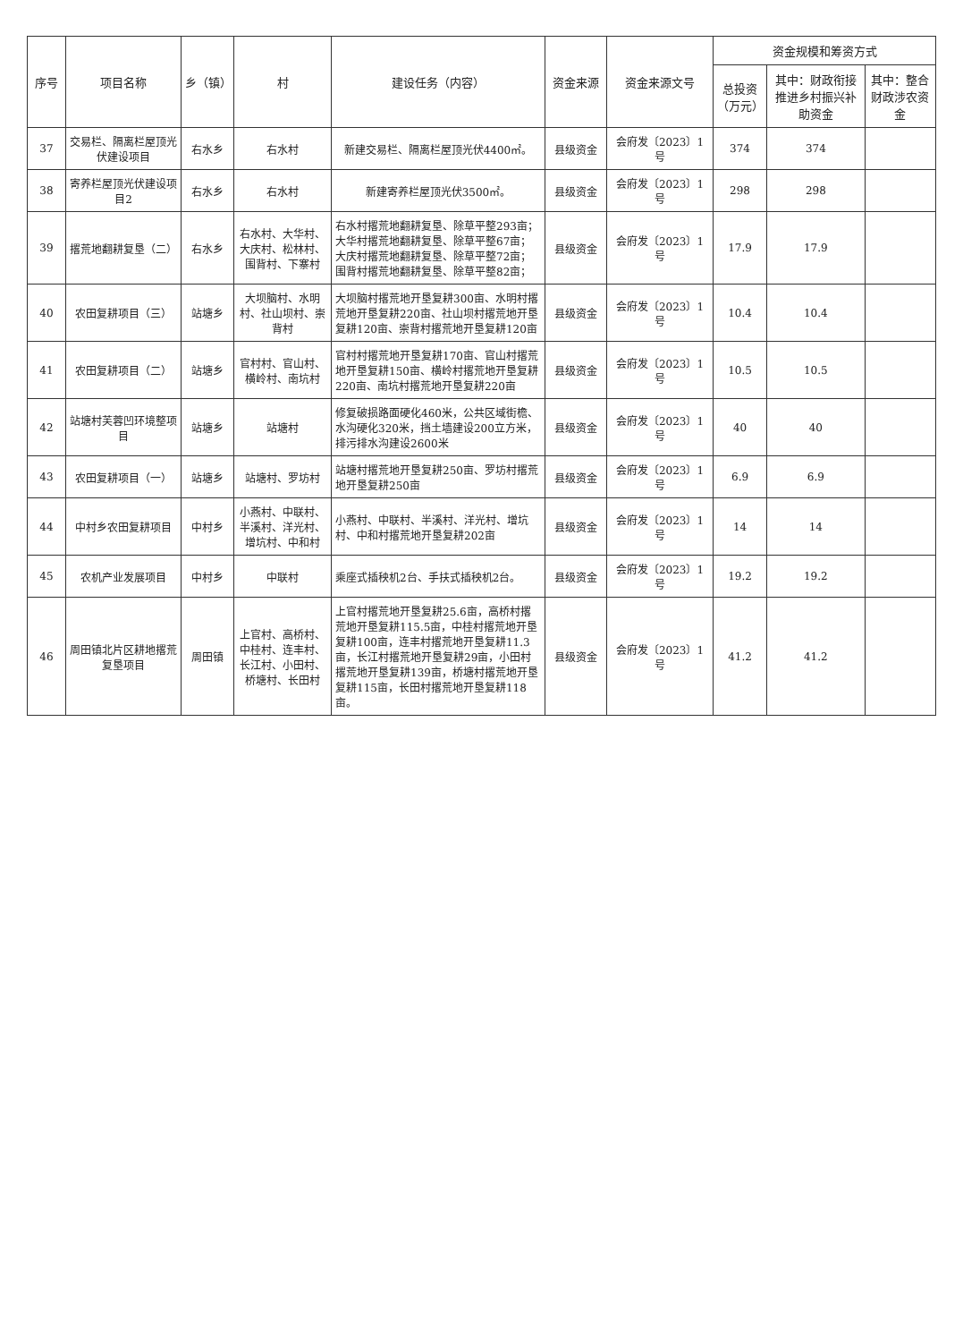| 序号 | 项目名称 | 乡（镇） | 村 | 建设任务（内容） | 资金来源 | 资金来源文号 | 资金规模和筹资方式 | | |
| --- | --- | --- | --- | --- | --- | --- | --- | --- | --- |
| | | | | | | | 总投资（万元） | 其中：财政衔接推进乡村振兴补助资金 | 其中：整合财政涉农资金 |
| 37 | 交易栏、隔离栏屋顶光伏建设项目 | 右水乡 | 右水村 | 新建交易栏、隔离栏屋顶光伏4400㎡。 | 县级资金 | 会府发〔2023〕1号 | 374 | 374 | |
| 38 | 寄养栏屋顶光伏建设项目2 | 右水乡 | 右水村 | 新建寄养栏屋顶光伏3500㎡。 | 县级资金 | 会府发〔2023〕1号 | 298 | 298 | |
| 39 | 撂荒地翻耕复垦（二） | 右水乡 | 右水村、大华村、大庆村、松林村、围背村、下寨村 | 右水村撂荒地翻耕复垦、除草平整293亩； 大华村撂荒地翻耕复垦、除草平整67亩； 大庆村撂荒地翻耕复垦、除草平整72亩； 围背村撂荒地翻耕复垦、除草平整82亩； | 县级资金 | 会府发〔2023〕1号 | 17.9 | 17.9 | |
| 40 | 农田复耕项目（三） | 站塘乡 | 大坝脑村、水明村、社山坝村、崇背村 | 大坝脑村撂荒地开垦复耕300亩、水明村撂荒地开垦复耕220亩、社山坝村撂荒地开垦复耕120亩、崇背村撂荒地开垦复耕120亩 | 县级资金 | 会府发〔2023〕1号 | 10.4 | 10.4 | |
| 41 | 农田复耕项目（二） | 站塘乡 | 官村村、官山村、横岭村、南坑村 | 官村村撂荒地开垦复耕170亩、官山村撂荒地开垦复耕150亩、横岭村撂荒地开垦复耕220亩、南坑村撂荒地开垦复耕220亩 | 县级资金 | 会府发〔2023〕1号 | 10.5 | 10.5 | |
| 42 | 站塘村芙蓉凹环境整项目 | 站塘乡 | 站塘村 | 修复破损路面硬化460米，公共区域街檐、水沟硬化320米，挡土墙建设200立方米，排污排水沟建设2600米 | 县级资金 | 会府发〔2023〕1号 | 40 | 40 | |
| 43 | 农田复耕项目（一） | 站塘乡 | 站塘村、罗坊村 | 站塘村撂荒地开垦复耕250亩、罗坊村撂荒地开垦复耕250亩 | 县级资金 | 会府发〔2023〕1号 | 6.9 | 6.9 | |
| 44 | 中村乡农田复耕项目 | 中村乡 | 小燕村、中联村、半溪村、洋光村、增坑村、中和村 | 小燕村、中联村、半溪村、洋光村、增坑村、中和村撂荒地开垦复耕202亩 | 县级资金 | 会府发〔2023〕1号 | 14 | 14 | |
| 45 | 农机产业发展项目 | 中村乡 | 中联村 | 乘座式插秧机2台、手扶式插秧机2台。 | 县级资金 | 会府发〔2023〕1号 | 19.2 | 19.2 | |
| 46 | 周田镇北片区耕地撂荒复垦项目 | 周田镇 | 上官村、高桥村、中桂村、连丰村、长江村、小田村、桥塘村、长田村 | 上官村撂荒地开垦复耕25.6亩，高桥村撂荒地开垦复耕115.5亩，中桂村撂荒地开垦复耕100亩，连丰村撂荒地开垦复耕11.3亩，长江村撂荒地开垦复耕29亩，小田村撂荒地开垦复耕139亩，桥塘村撂荒地开垦复耕115亩，长田村撂荒地开垦复耕118亩。 | 县级资金 | 会府发〔2023〕1号 | 41.2 | 41.2 | |